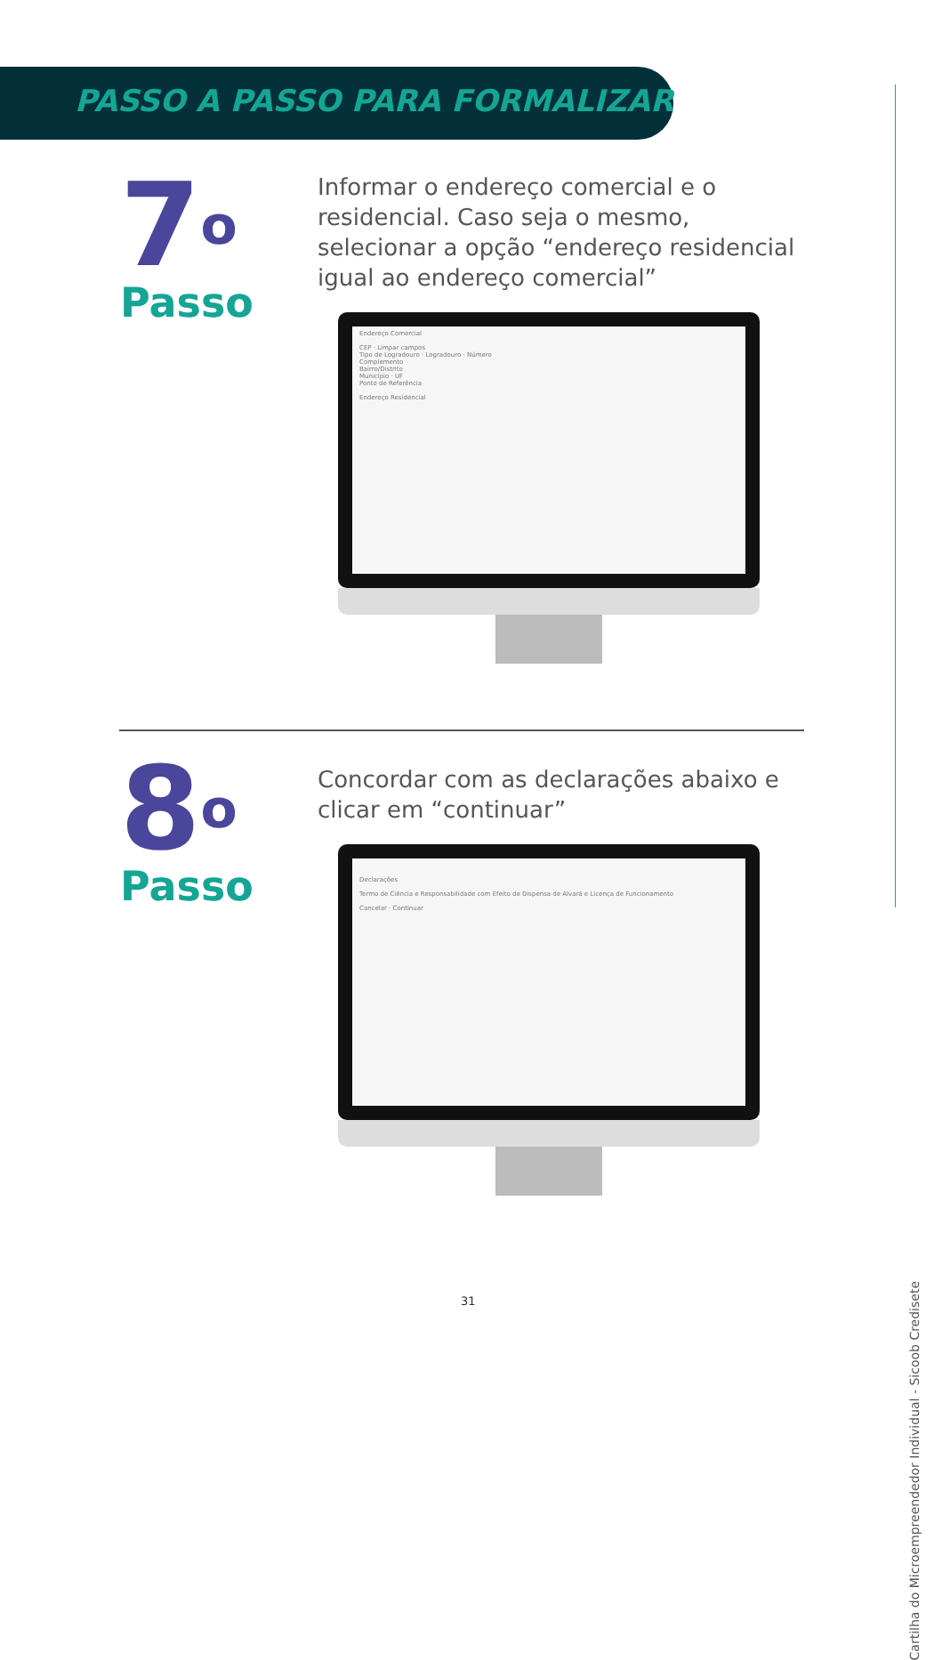PASSO A PASSO PARA FORMALIZAR
7<sup>o</sup>
Passo
Informar o endereço comercial e o residencial. Caso seja o mesmo, selecionar a opção “endereço residencial igual ao endereço comercial”
Endereço Comercial
CEP · Limpar campos
Tipo de Logradouro · Logradouro · Número
Complemento
Bairro/Distrito
Município · UF
Ponto de Referência
Endereço Residencial
8<sup>o</sup>
Passo
Concordar com as declarações abaixo e clicar em “continuar”
Declarações
Termo de Ciência e Responsabilidade com Efeito de Dispensa de Alvará e Licença de Funcionamento
Cancelar · Continuar
31
Cartilha do Microempreendedor Individual - Sicoob Credisete